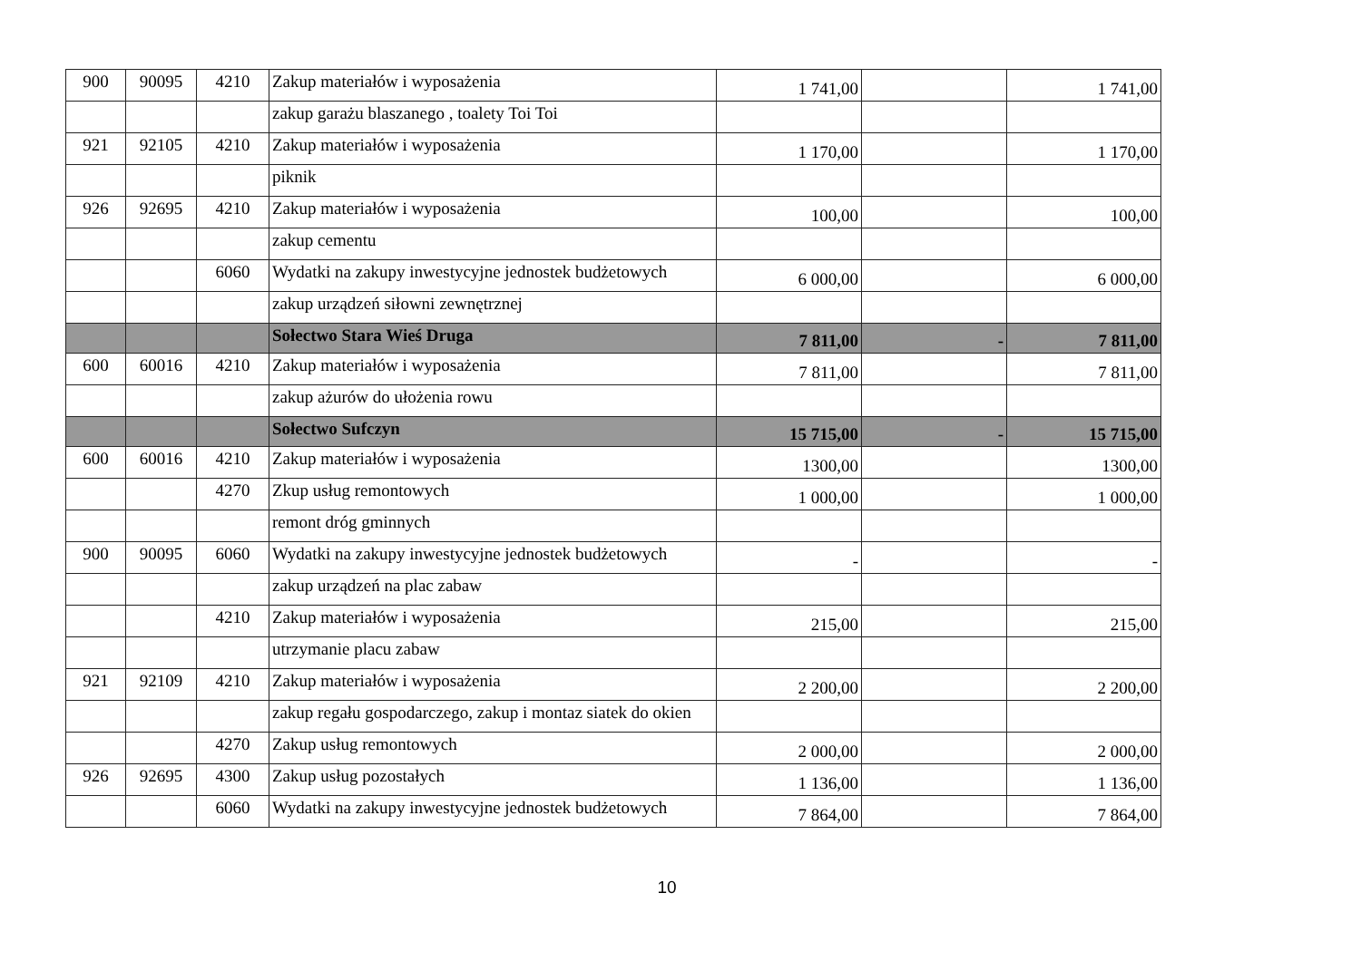| 900 | 90095 | 4210 | Zakup materiałów i wyposażenia | 1 741,00 | | 1 741,00 |
| | | | zakup garażu blaszanego , toalety Toi Toi | | | |
| 921 | 92105 | 4210 | Zakup materiałów i wyposażenia | 1 170,00 | | 1 170,00 |
| | | | piknik | | | |
| 926 | 92695 | 4210 | Zakup materiałów i wyposażenia | 100,00 | | 100,00 |
| | | | zakup cementu | | | |
| | | 6060 | Wydatki na zakupy inwestycyjne jednostek budżetowych | 6 000,00 | | 6 000,00 |
| | | | zakup urządzeń siłowni zewnętrznej | | | |
| | | | Sołectwo Stara Wieś Druga | 7 811,00 | - | 7 811,00 |
| 600 | 60016 | 4210 | Zakup materiałów i wyposażenia | 7 811,00 | | 7 811,00 |
| | | | zakup ażurów do ułożenia rowu | | | |
| | | | Sołectwo Sufczyn | 15 715,00 | - | 15 715,00 |
| 600 | 60016 | 4210 | Zakup materiałów i wyposażenia | 1300,00 | | 1300,00 |
| | | 4270 | Zkup usług remontowych | 1 000,00 | | 1 000,00 |
| | | | remont dróg gminnych | | | |
| 900 | 90095 | 6060 | Wydatki na zakupy inwestycyjne jednostek budżetowych | - | | - |
| | | | zakup urządzeń na plac zabaw | | | |
| | | 4210 | Zakup materiałów i wyposażenia | 215,00 | | 215,00 |
| | | | utrzymanie placu zabaw | | | |
| 921 | 92109 | 4210 | Zakup materiałów i wyposażenia | 2 200,00 | | 2 200,00 |
| | | | zakup regału gospodarczego, zakup i montaz siatek do okien | | | |
| | | 4270 | Zakup usług remontowych | 2 000,00 | | 2 000,00 |
| 926 | 92695 | 4300 | Zakup usług pozostałych | 1 136,00 | | 1 136,00 |
| | | 6060 | Wydatki na zakupy inwestycyjne jednostek budżetowych | 7 864,00 | | 7 864,00 |
10